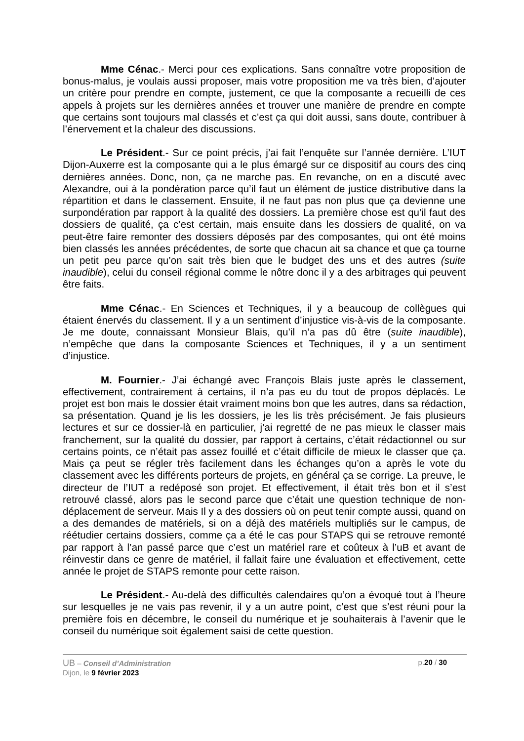Mme Cénac.- Merci pour ces explications. Sans connaître votre proposition de bonus-malus, je voulais aussi proposer, mais votre proposition me va très bien, d’ajouter un critère pour prendre en compte, justement, ce que la composante a recueilli de ces appels à projets sur les dernières années et trouver une manière de prendre en compte que certains sont toujours mal classés et c’est ça qui doit aussi, sans doute, contribuer à l’énervement et la chaleur des discussions.
Le Président.- Sur ce point précis, j’ai fait l’enquête sur l’année dernière. L’IUT Dijon-Auxerre est la composante qui a le plus émargé sur ce dispositif au cours des cinq dernières années. Donc, non, ça ne marche pas. En revanche, on en a discuté avec Alexandre, oui à la pondération parce qu’il faut un élément de justice distributive dans la répartition et dans le classement. Ensuite, il ne faut pas non plus que ça devienne une surpondération par rapport à la qualité des dossiers. La première chose est qu’il faut des dossiers de qualité, ça c’est certain, mais ensuite dans les dossiers de qualité, on va peut-être faire remonter des dossiers déposés par des composantes, qui ont été moins bien classés les années précédentes, de sorte que chacun ait sa chance et que ça tourne un petit peu parce qu’on sait très bien que le budget des uns et des autres (suite inaudible), celui du conseil régional comme le nôtre donc il y a des arbitrages qui peuvent être faits.
Mme Cénac.- En Sciences et Techniques, il y a beaucoup de collègues qui étaient énervés du classement. Il y a un sentiment d’injustice vis-à-vis de la composante. Je me doute, connaissant Monsieur Blais, qu’il n’a pas dû être (suite inaudible), n’empêche que dans la composante Sciences et Techniques, il y a un sentiment d’injustice.
M. Fournier.- J’ai échangé avec François Blais juste après le classement, effectivement, contrairement à certains, il n’a pas eu du tout de propos déplacés. Le projet est bon mais le dossier était vraiment moins bon que les autres, dans sa rédaction, sa présentation. Quand je lis les dossiers, je les lis très précisément. Je fais plusieurs lectures et sur ce dossier-là en particulier, j’ai regretté de ne pas mieux le classer mais franchement, sur la qualité du dossier, par rapport à certains, c’était rédactionnel ou sur certains points, ce n’était pas assez fouillé et c’était difficile de mieux le classer que ça. Mais ça peut se régler très facilement dans les échanges qu’on a après le vote du classement avec les différents porteurs de projets, en général ça se corrige. La preuve, le directeur de l’IUT a redéposé son projet. Et effectivement, il était très bon et il s’est retrouvé classé, alors pas le second parce que c’était une question technique de non-déplacement de serveur. Mais Il y a des dossiers où on peut tenir compte aussi, quand on a des demandes de matériels, si on a déjà des matériels multipliés sur le campus, de réétudier certains dossiers, comme ça a été le cas pour STAPS qui se retrouve remonté par rapport à l’an passé parce que c’est un matériel rare et coûteux à l’uB et avant de réinvestir dans ce genre de matériel, il fallait faire une évaluation et effectivement, cette année le projet de STAPS remonte pour cette raison.
Le Président.- Au-delà des difficultés calendaires qu’on a évoqué tout à l’heure sur lesquelles je ne vais pas revenir, il y a un autre point, c’est que s’est réuni pour la première fois en décembre, le conseil du numérique et je souhaiterais à l’avenir que le conseil du numérique soit également saisi de cette question.
UB – Conseil d’Administration
Dijon, le 9 février 2023
p.20 / 30